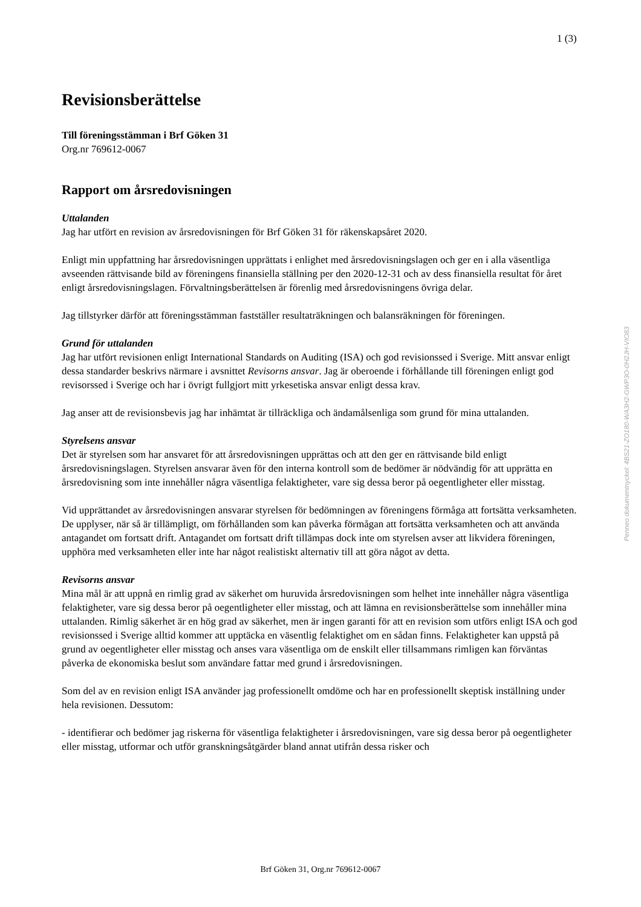1 (3)
Revisionsberättelse
Till föreningsstämman i Brf Göken 31
Org.nr 769612-0067
Rapport om årsredovisningen
Uttalanden
Jag har utfört en revision av årsredovisningen för Brf Göken 31 för räkenskapsåret 2020.
Enligt min uppfattning har årsredovisningen upprättats i enlighet med årsredovisningslagen och ger en i alla väsentliga avseenden rättvisande bild av föreningens finansiella ställning per den 2020-12-31 och av dess finansiella resultat för året enligt årsredovisningslagen. Förvaltningsberättelsen är förenlig med årsredovisningens övriga delar.
Jag tillstyrker därför att föreningsstämman fastställer resultaträkningen och balansräkningen för föreningen.
Grund för uttalanden
Jag har utfört revisionen enligt International Standards on Auditing (ISA) och god revisionssed i Sverige. Mitt ansvar enligt dessa standarder beskrivs närmare i avsnittet Revisorns ansvar. Jag är oberoende i förhållande till föreningen enligt god revisorssed i Sverige och har i övrigt fullgjort mitt yrkesetiska ansvar enligt dessa krav.
Jag anser att de revisionsbevis jag har inhämtat är tillräckliga och ändamålsenliga som grund för mina uttalanden.
Styrelsens ansvar
Det är styrelsen som har ansvaret för att årsredovisningen upprättas och att den ger en rättvisande bild enligt årsredovisningslagen. Styrelsen ansvarar även för den interna kontroll som de bedömer är nödvändig för att upprätta en årsredovisning som inte innehåller några väsentliga felaktigheter, vare sig dessa beror på oegentligheter eller misstag.
Vid upprättandet av årsredovisningen ansvarar styrelsen för bedömningen av föreningens förmåga att fortsätta verksamheten. De upplyser, när så är tillämpligt, om förhållanden som kan påverka förmågan att fortsätta verksamheten och att använda antagandet om fortsatt drift. Antagandet om fortsatt drift tillämpas dock inte om styrelsen avser att likvidera föreningen, upphöra med verksamheten eller inte har något realistiskt alternativ till att göra något av detta.
Revisorns ansvar
Mina mål är att uppnå en rimlig grad av säkerhet om huruvida årsredovisningen som helhet inte innehåller några väsentliga felaktigheter, vare sig dessa beror på oegentligheter eller misstag, och att lämna en revisionsberättelse som innehåller mina uttalanden. Rimlig säkerhet är en hög grad av säkerhet, men är ingen garanti för att en revision som utförs enligt ISA och god revisionssed i Sverige alltid kommer att upptäcka en väsentlig felaktighet om en sådan finns. Felaktigheter kan uppstå på grund av oegentligheter eller misstag och anses vara väsentliga om de enskilt eller tillsammans rimligen kan förväntas påverka de ekonomiska beslut som användare fattar med grund i årsredovisningen.
Som del av en revision enligt ISA använder jag professionellt omdöme och har en professionellt skeptisk inställning under hela revisionen. Dessutom:
- identifierar och bedömer jag riskerna för väsentliga felaktigheter i årsredovisningen, vare sig dessa beror på oegentligheter eller misstag, utformar och utför granskningsåtgärder bland annat utifrån dessa risker och
Penneo dokumentnyckel: 4BS21-ZO180-WA3H2-GWP3O-0H2JH-VIO83
Brf Göken 31, Org.nr 769612-0067